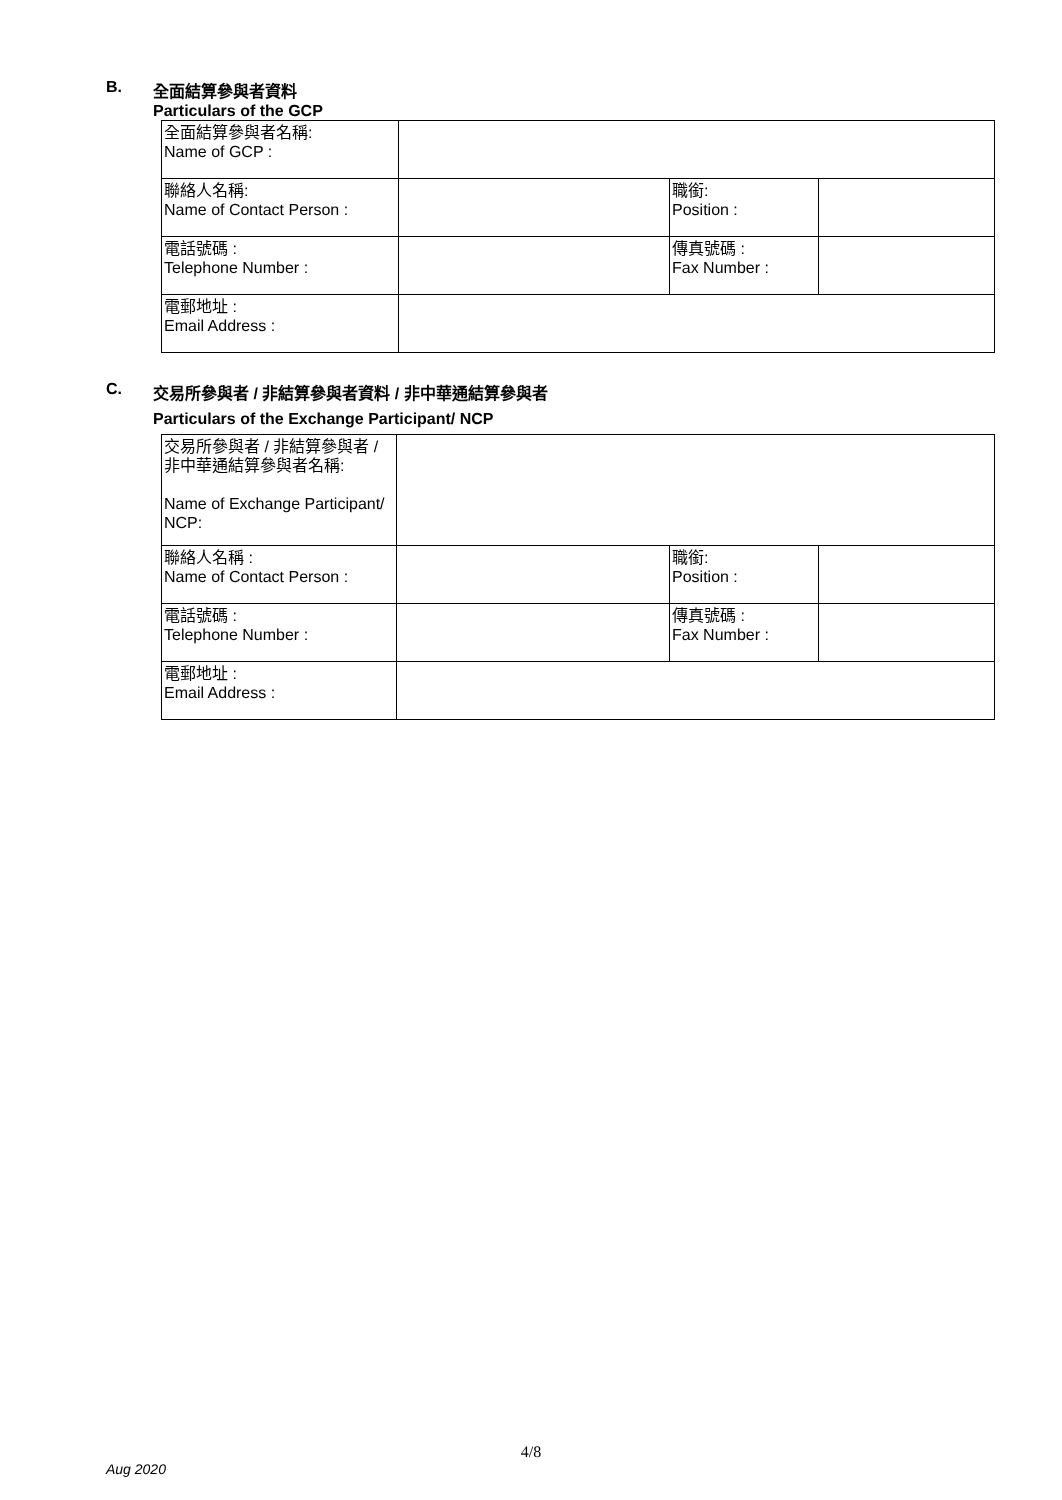B. 全面結算參與者資料
Particulars of the GCP
| 全面結算參與者名稱: Name of GCP : | | | |
| 聯絡人名稱: Name of Contact Person : | | 職銜: Position : | |
| 電話號碼 : Telephone Number : | | 傳真號碼 : Fax Number : | |
| 電郵地址 : Email Address : | | | |
C. 交易所參與者 / 非結算參與者資料 / 非中華通結算參與者
Particulars of the Exchange Participant/ NCP
| 交易所參與者 / 非結算參與者 / 非中華通結算參與者名稱: Name of Exchange Participant/ NCP: | | | |
| 聯絡人名稱 : Name of Contact Person : | | 職銜: Position : | |
| 電話號碼 : Telephone Number : | | 傳真號碼 : Fax Number : | |
| 電郵地址 : Email Address : | | | |
4/8
Aug 2020